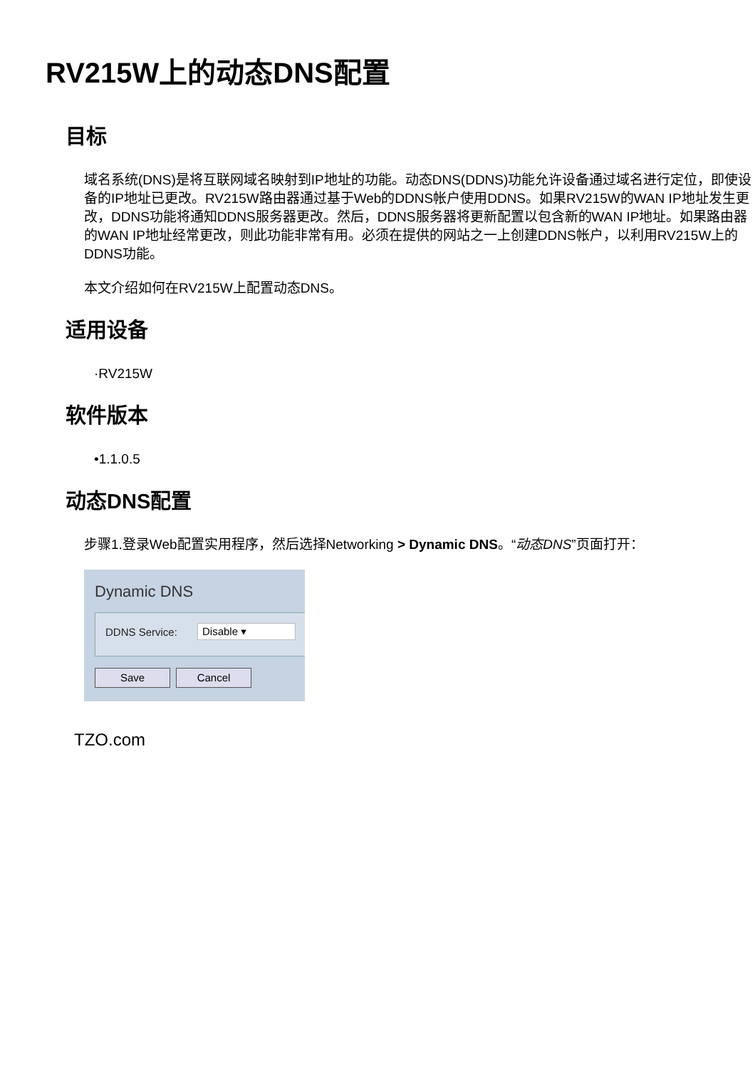RV215W上的动态DNS配置
目标
域名系统(DNS)是将互联网域名映射到IP地址的功能。动态DNS(DDNS)功能允许设备通过域名进行定位，即使设备的IP地址已更改。RV215W路由器通过基于Web的DDNS帐户使用DDNS。如果RV215W的WAN IP地址发生更改，DDNS功能将通知DDNS服务器更改。然后，DDNS服务器将更新配置以包含新的WAN IP地址。如果路由器的WAN IP地址经常更改，则此功能非常有用。必须在提供的网站之一上创建DDNS帐户，以利用RV215W上的DDNS功能。
本文介绍如何在RV215W上配置动态DNS。
适用设备
·RV215W
软件版本
•1.1.0.5
动态DNS配置
步骤1.登录Web配置实用程序，然后选择Networking > Dynamic DNS。“动态DNS”页面打开：
Dynamic DNS
DDNS Service: Disable ▾
Save Cancel
TZO.com